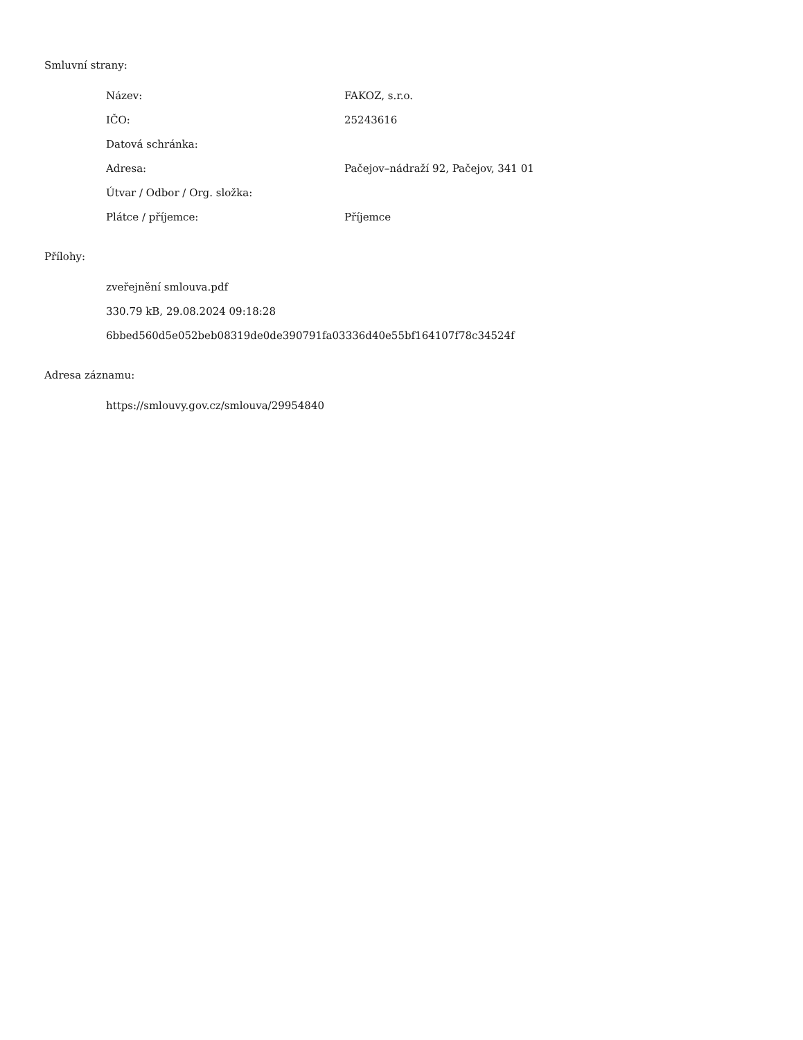Smluvní strany:
| Název: | FAKOZ, s.r.o. |
| IČO: | 25243616 |
| Datová schránka: | |
| Adresa: | Pačejov–nádraží 92, Pačejov, 341 01 |
| Útvar / Odbor / Org. složka: | |
| Plátce / příjemce: | Příjemce |
Přílohy:
zveřejnění smlouva.pdf
330.79 kB, 29.08.2024 09:18:28
6bbed560d5e052beb08319de0de390791fa03336d40e55bf164107f78c34524f
Adresa záznamu:
https://smlouvy.gov.cz/smlouva/29954840